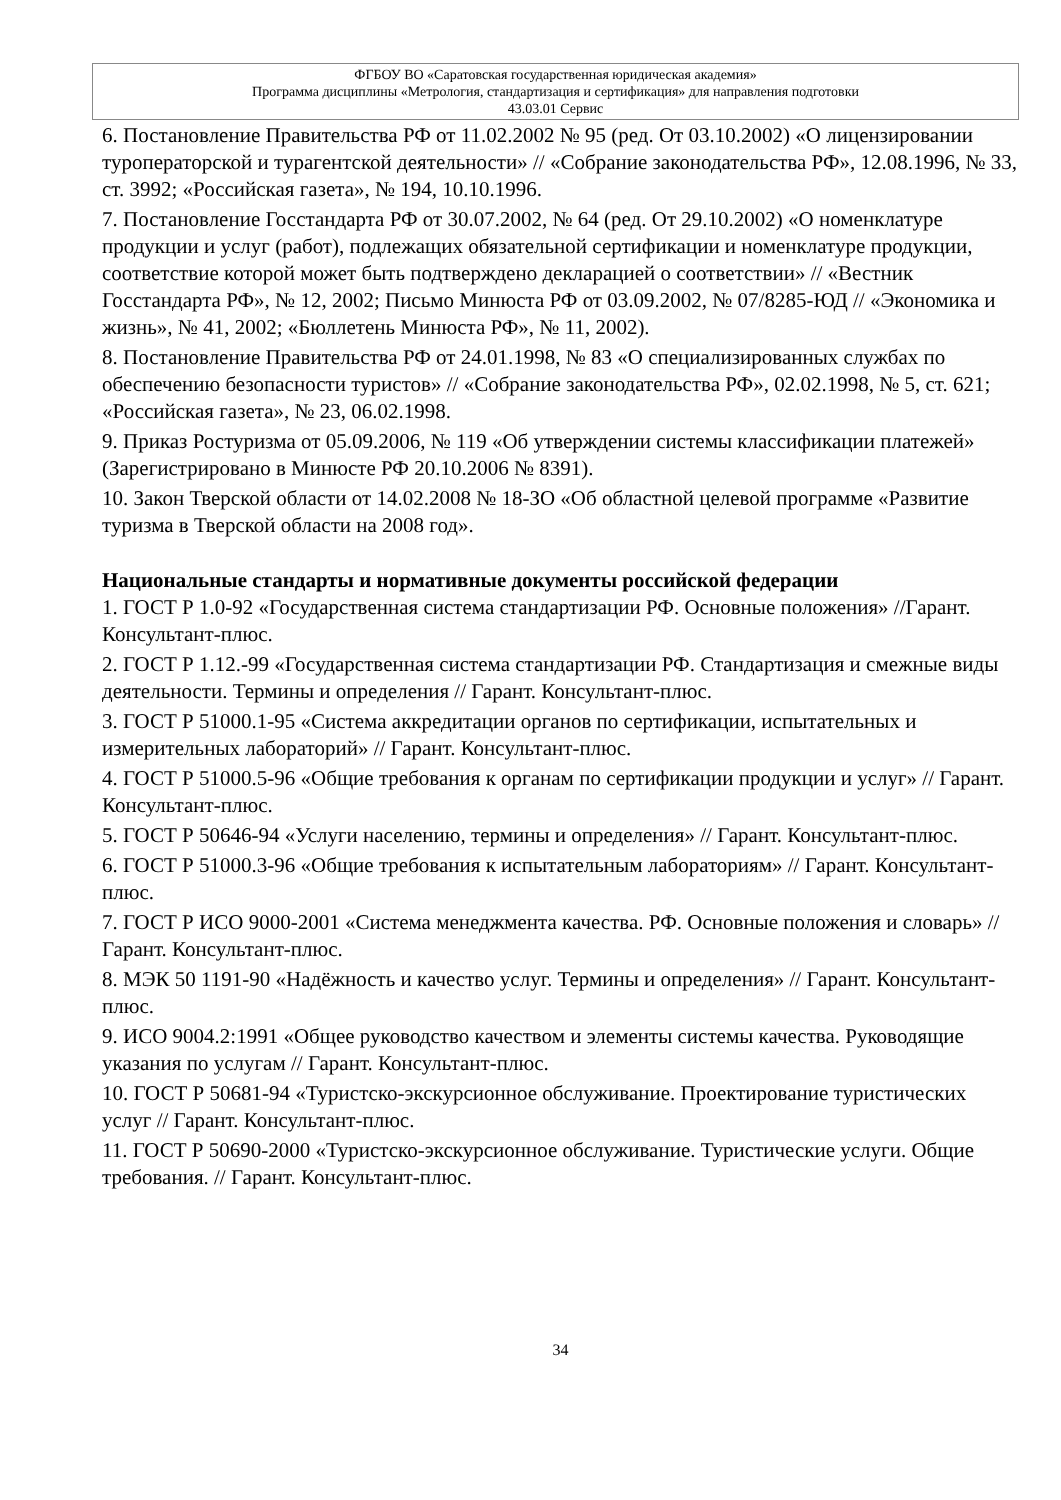ФГБОУ ВО «Саратовская государственная юридическая академия»
Программа дисциплины «Метрология, стандартизация и сертификация» для направления подготовки
43.03.01 Сервис
6. Постановление Правительства РФ от 11.02.2002 № 95 (ред. От 03.10.2002) «О лицензировании туроператорской и турагентской деятельности» // «Собрание законодательства РФ», 12.08.1996, № 33, ст. 3992; «Российская газета», № 194, 10.10.1996.
7. Постановление Госстандарта РФ от 30.07.2002, № 64 (ред. От 29.10.2002) «О номенклатуре продукции и услуг (работ), подлежащих обязательной сертификации и номенклатуре продукции, соответствие которой может быть подтверждено декларацией о соответствии» // «Вестник Госстандарта РФ», № 12, 2002; Письмо Минюста РФ от 03.09.2002, № 07/8285-ЮД // «Экономика и жизнь», № 41, 2002; «Бюллетень Минюста РФ», № 11, 2002).
8. Постановление Правительства РФ от 24.01.1998, № 83 «О специализированных службах по обеспечению безопасности туристов» // «Собрание законодательства РФ», 02.02.1998, № 5, ст. 621; «Российская газета», № 23, 06.02.1998.
9. Приказ Ростуризма от 05.09.2006, № 119 «Об утверждении системы классификации платежей» (Зарегистрировано в Минюсте РФ 20.10.2006 № 8391).
10. Закон Тверской области от 14.02.2008 № 18-ЗО «Об областной целевой программе «Развитие туризма в Тверской области на 2008 год».
Национальные стандарты и нормативные документы российской федерации
1. ГОСТ Р 1.0-92 «Государственная система стандартизации РФ. Основные положения» //Гарант. Консультант-плюс.
2. ГОСТ Р 1.12.-99 «Государственная система стандартизации РФ. Стандартизация и смежные виды деятельности. Термины и определения // Гарант. Консультант-плюс.
3. ГОСТ Р 51000.1-95 «Система аккредитации органов по сертификации, испытательных и измерительных лабораторий» // Гарант. Консультант-плюс.
4. ГОСТ Р 51000.5-96 «Общие требования к органам по сертификации продукции и услуг» // Гарант. Консультант-плюс.
5. ГОСТ Р 50646-94 «Услуги населению, термины и определения» // Гарант. Консультант-плюс.
6. ГОСТ Р 51000.3-96 «Общие требования к испытательным лабораториям» // Гарант. Консультант-плюс.
7. ГОСТ Р ИСО 9000-2001 «Система менеджмента качества. РФ. Основные положения и словарь» // Гарант. Консультант-плюс.
8. МЭК 50 1191-90 «Надёжность и качество услуг. Термины и определения» // Гарант. Консультант-плюс.
9. ИСО 9004.2:1991 «Общее руководство качеством и элементы системы качества. Руководящие указания по услугам // Гарант. Консультант-плюс.
10. ГОСТ Р 50681-94 «Туристско-экскурсионное обслуживание. Проектирование туристических услуг // Гарант. Консультант-плюс.
11. ГОСТ Р 50690-2000 «Туристско-экскурсионное обслуживание. Туристические услуги. Общие требования. // Гарант. Консультант-плюс.
34